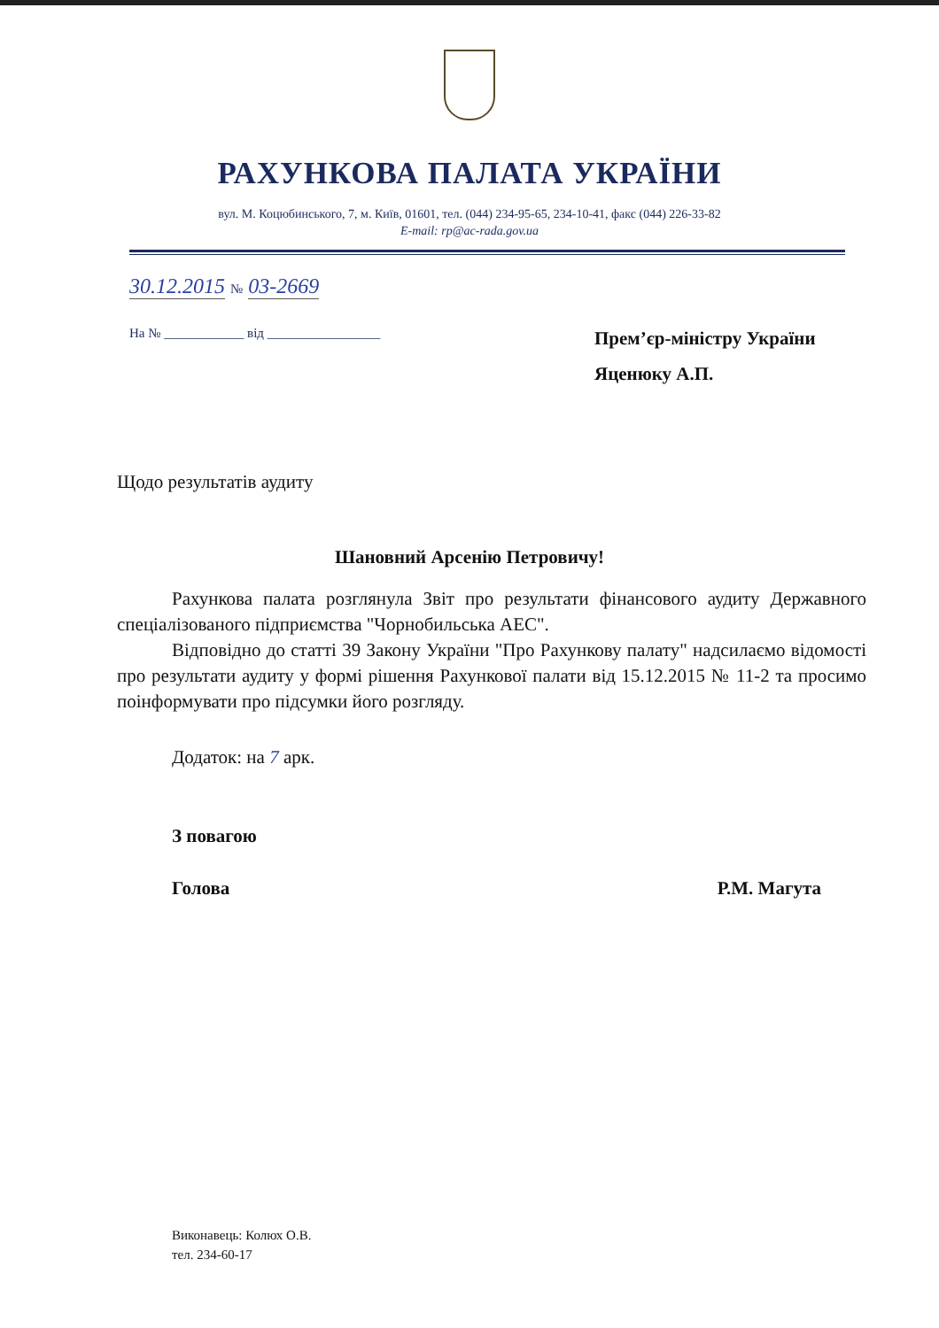РАХУНКОВА ПАЛАТА УКРАЇНИ
вул. М. Коцюбинського, 7, м. Київ, 01601, тел. (044) 234-95-65, 234-10-41, факс (044) 226-33-82
E-mail: rp@ac-rada.gov.ua
30.12.2015 № 03-2669
На № ____________ від _________________
Прем’єр-міністру України
Яценюку А.П.
Щодо результатів аудиту
Шановний Арсенію Петровичу!
Рахункова палата розглянула Звіт про результати фінансового аудиту Державного спеціалізованого підприємства "Чорнобильська АЕС".
Відповідно до статті 39 Закону України "Про Рахункову палату" надсилаємо відомості про результати аудиту у формі рішення Рахункової палати від 15.12.2015 № 11-2 та просимо поінформувати про підсумки його розгляду.
Додаток: на 7 арк.
З повагою
Голова Р.М. Магута
Виконавець: Колюх О.В.
тел. 234-60-17